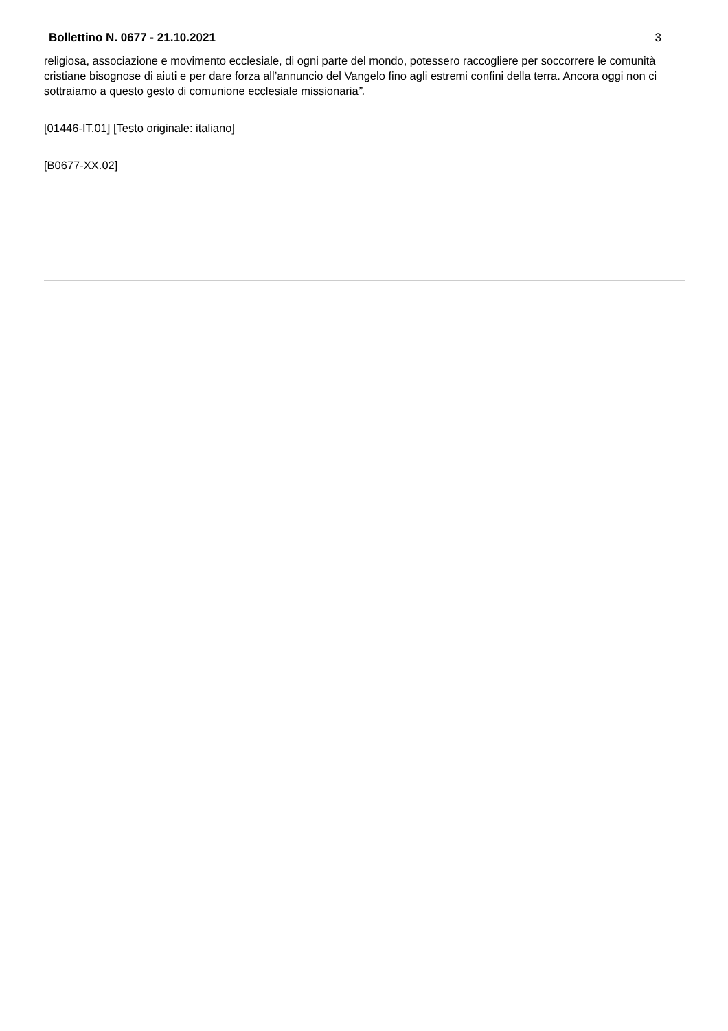Bollettino N. 0677 - 21.10.2021 3
religiosa, associazione e movimento ecclesiale, di ogni parte del mondo, potessero raccogliere per soccorrere le comunità cristiane bisognose di aiuti e per dare forza all’annuncio del Vangelo fino agli estremi confini della terra. Ancora oggi non ci sottraiamo a questo gesto di comunione ecclesiale missionaria”.
[01446-IT.01] [Testo originale: italiano]
[B0677-XX.02]